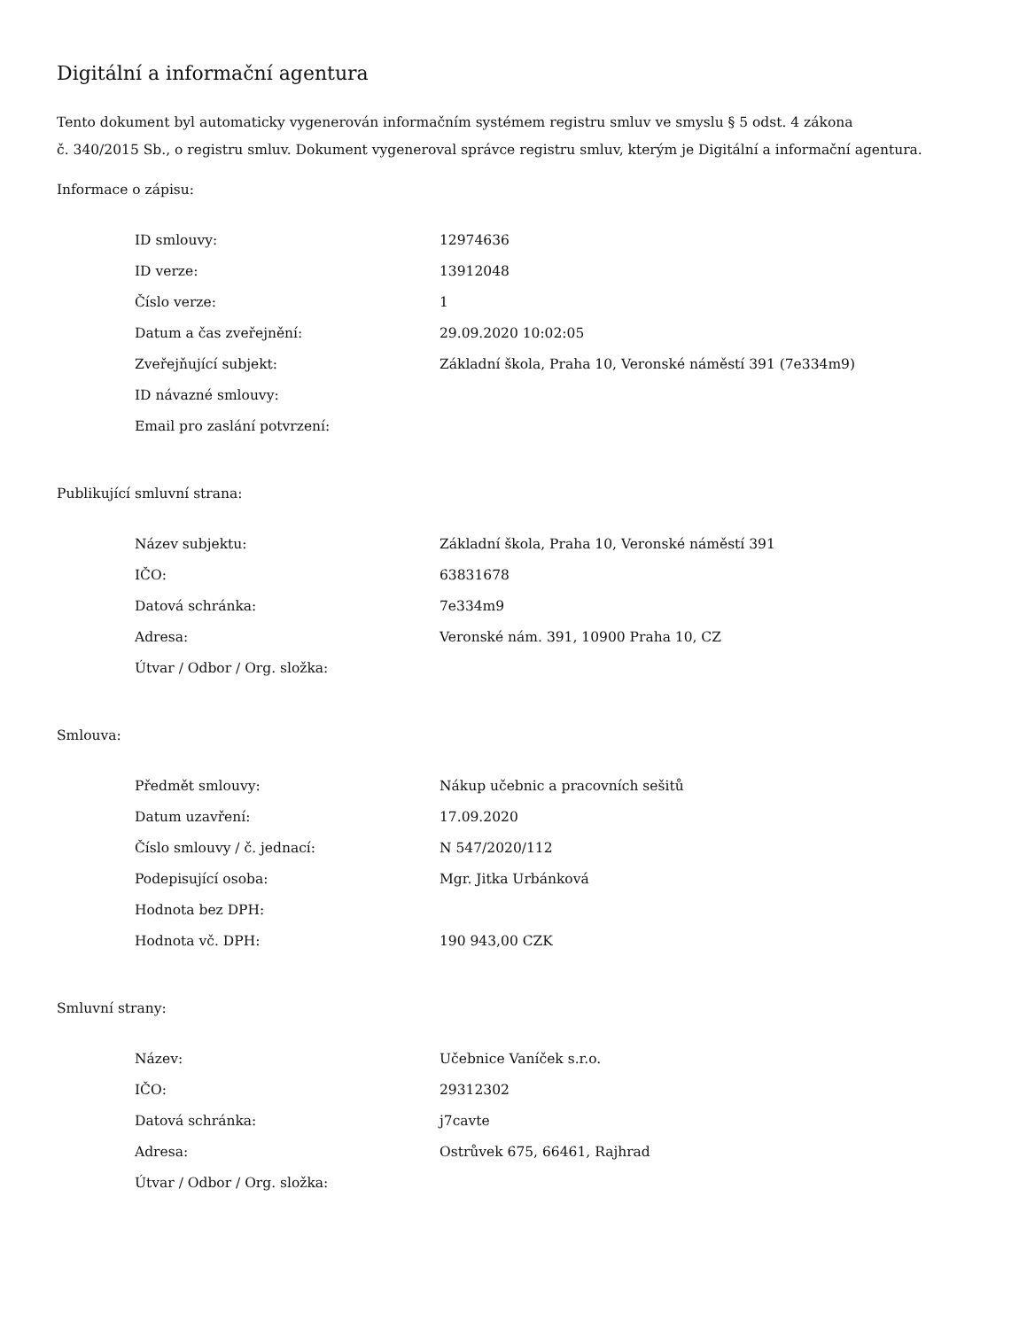Digitální a informační agentura
Tento dokument byl automaticky vygenerován informačním systémem registru smluv ve smyslu § 5 odst. 4 zákona
č. 340/2015 Sb., o registru smluv. Dokument vygeneroval správce registru smluv, kterým je Digitální a informační agentura.
Informace o zápisu:
| ID smlouvy: | 12974636 |
| ID verze: | 13912048 |
| Číslo verze: | 1 |
| Datum a čas zveřejnění: | 29.09.2020 10:02:05 |
| Zveřejňující subjekt: | Základní škola, Praha 10, Veronské náměstí 391 (7e334m9) |
| ID návazné smlouvy: | |
| Email pro zaslání potvrzení: | |
Publikující smluvní strana:
| Název subjektu: | Základní škola, Praha 10, Veronské náměstí 391 |
| IČO: | 63831678 |
| Datová schránka: | 7e334m9 |
| Adresa: | Veronské nám. 391, 10900 Praha 10, CZ |
| Útvar / Odbor / Org. složka: | |
Smlouva:
| Předmět smlouvy: | Nákup učebnic a pracovních sešitů |
| Datum uzavření: | 17.09.2020 |
| Číslo smlouvy / č. jednací: | N 547/2020/112 |
| Podepisující osoba: | Mgr. Jitka Urbánková |
| Hodnota bez DPH: | |
| Hodnota vč. DPH: | 190 943,00 CZK |
Smluvní strany:
| Název: | Učebnice Vaníček s.r.o. |
| IČO: | 29312302 |
| Datová schránka: | j7cavte |
| Adresa: | Ostrůvek 675, 66461, Rajhrad |
| Útvar / Odbor / Org. složka: | |